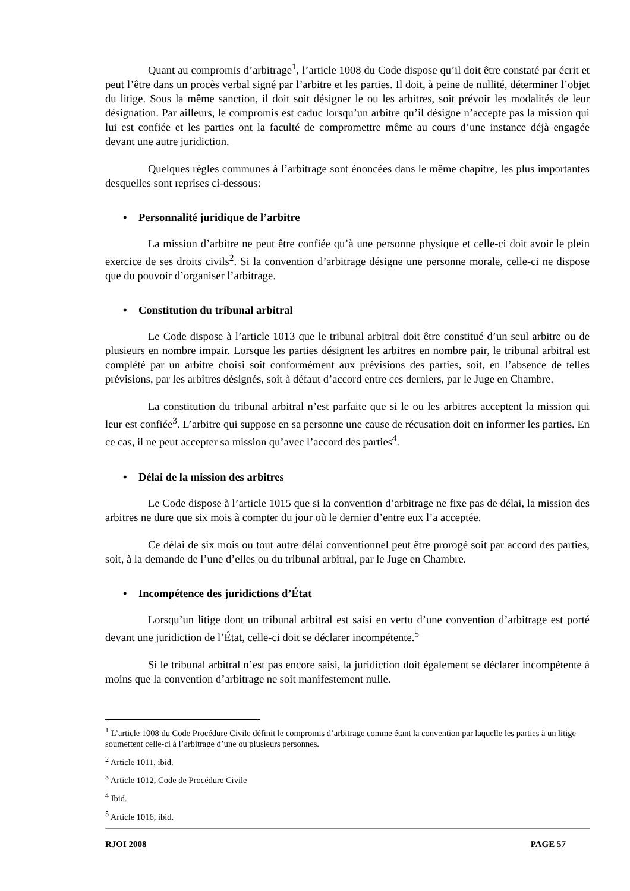Quant au compromis d’arbitrage<sup>1</sup>, l’article 1008 du Code dispose qu’il doit être constaté par écrit et peut l’être dans un procès verbal signé par l’arbitre et les parties. Il doit, à peine de nullité, déterminer l’objet du litige. Sous la même sanction, il doit soit désigner le ou les arbitres, soit prévoir les modalités de leur désignation. Par ailleurs, le compromis est caduc lorsqu’un arbitre qu’il désigne n’accepte pas la mission qui lui est confiée et les parties ont la faculté de compromettre même au cours d’une instance déjà engagée devant une autre juridiction.
Quelques règles communes à l’arbitrage sont énoncées dans le même chapitre, les plus importantes desquelles sont reprises ci-dessous:
• Personnalité juridique de l’arbitre
La mission d’arbitre ne peut être confiée qu’à une personne physique et celle-ci doit avoir le plein exercice de ses droits civils<sup>2</sup>. Si la convention d’arbitrage désigne une personne morale, celle-ci ne dispose que du pouvoir d’organiser l’arbitrage.
• Constitution du tribunal arbitral
Le Code dispose à l’article 1013 que le tribunal arbitral doit être constitué d’un seul arbitre ou de plusieurs en nombre impair. Lorsque les parties désignent les arbitres en nombre pair, le tribunal arbitral est complété par un arbitre choisi soit conformément aux prévisions des parties, soit, en l’absence de telles prévisions, par les arbitres désignés, soit à défaut d’accord entre ces derniers, par le Juge en Chambre.
La constitution du tribunal arbitral n’est parfaite que si le ou les arbitres acceptent la mission qui leur est confiée<sup>3</sup>. L’arbitre qui suppose en sa personne une cause de récusation doit en informer les parties. En ce cas, il ne peut accepter sa mission qu’avec l’accord des parties<sup>4</sup>.
• Délai de la mission des arbitres
Le Code dispose à l’article 1015 que si la convention d’arbitrage ne fixe pas de délai, la mission des arbitres ne dure que six mois à compter du jour où le dernier d’entre eux l’a acceptée.
Ce délai de six mois ou tout autre délai conventionnel peut être prorogé soit par accord des parties, soit, à la demande de l’une d’elles ou du tribunal arbitral, par le Juge en Chambre.
• Incompétence des juridictions d’État
Lorsqu’un litige dont un tribunal arbitral est saisi en vertu d’une convention d’arbitrage est porté devant une juridiction de l’État, celle-ci doit se déclarer incompétente.<sup>5</sup>
Si le tribunal arbitral n’est pas encore saisi, la juridiction doit également se déclarer incompétente à moins que la convention d’arbitrage ne soit manifestement nulle.
<sup>1</sup> L’article 1008 du Code Procédure Civile définit le compromis d’arbitrage comme étant la convention par laquelle les parties à un litige soumettent celle-ci à l’arbitrage d’une ou plusieurs personnes.
<sup>2</sup> Article 1011, ibid.
<sup>3</sup> Article 1012, Code de Procédure Civile
<sup>4</sup> Ibid.
<sup>5</sup> Article 1016, ibid.
RJOI 2008 PAGE 57